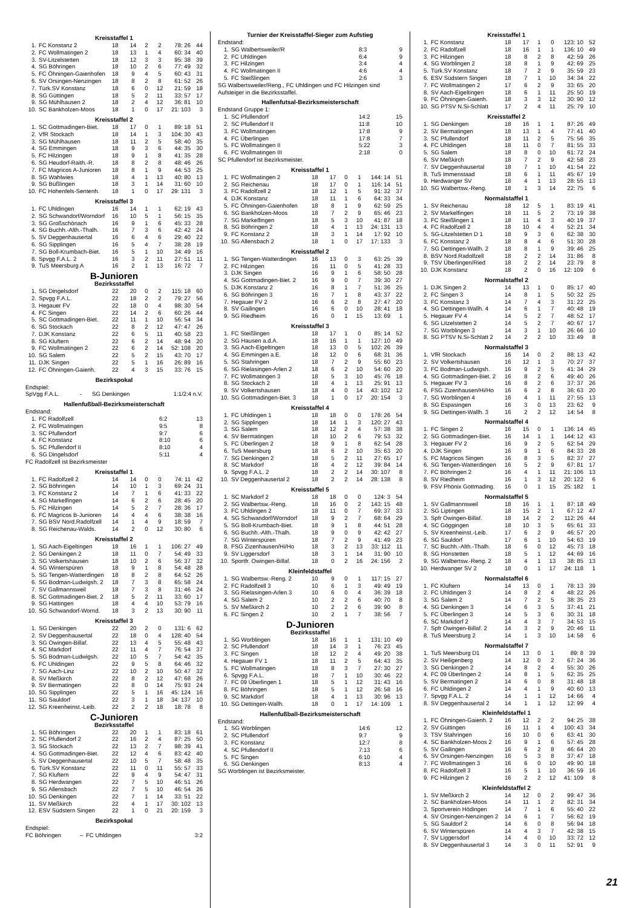Kreisstaffel 1
| 1. | FC Konstanz 2 | 18 | 14 | 2 | 2 | 78: 26 | 44 |
| 2. | FC Wollmatingen 2 | 18 | 13 | 1 | 4 | 60: 34 | 40 |
| 3. | SV-Litzelstetten | 18 | 12 | 3 | 3 | 95: 38 | 39 |
| 4. | SG Böhringen | 18 | 10 | 2 | 6 | 77: 49 | 32 |
| 5. | FC Öhningen-Gaienhofen | 18 | 9 | 4 | 5 | 60: 43 | 31 |
| 6. | SV Orsingen-Nenzingen | 18 | 8 | 2 | 8 | 61: 52 | 26 |
| 7. | Türk.SV Konstanz | 18 | 6 | 0 | 12 | 21: 59 | 18 |
| 8. | SG Güttingen | 18 | 5 | 2 | 11 | 33: 57 | 17 |
| 9. | SG Mühlhausen 2 | 18 | 2 | 4 | 12 | 36: 81 | 10 |
| 10. | SC Bankholzen-Moos | 18 | 1 | 0 | 17 | 21: 103 | 3 |
Kreisstaffel 2
| 1. | SC Gottmadingen-Biet. | 18 | 17 | 0 | 1 | 89: 18 | 51 |
| 2. | VfR Stockach | 18 | 14 | 1 | 3 | 104: 30 | 43 |
| 3. | SG Mühlhausen | 18 | 11 | 2 | 5 | 58: 40 | 35 |
| 4. | SG Emmingen | 18 | 9 | 3 | 6 | 44: 35 | 30 |
| 5. | FC Hilzingen | 18 | 9 | 1 | 8 | 41: 35 | 28 |
| 6. | SG Heudorf-Raith.-R. | 18 | 8 | 2 | 8 | 48: 46 | 26 |
| 7. | FC Magricos A-Junioren | 18 | 8 | 1 | 9 | 44: 53 | 25 |
| 8. | SG Wahlwies | 18 | 4 | 1 | 13 | 40: 80 | 13 |
| 9. | SG Büßlingen | 18 | 3 | 1 | 14 | 31: 60 | 10 |
| 10. | FC Hohenfels-Sentenh. | 18 | 1 | 0 | 17 | 29: 131 | 3 |
Kreisstaffel 3
| 1. | FC Uhldingen | 16 | 14 | 1 | 1 | 62: 19 | 43 |
| 2. | SG Schwandorf/Worndorf | 16 | 10 | 5 | 1 | 56: 15 | 35 |
| 3. | SG Großschönach | 16 | 9 | 1 | 6 | 45: 33 | 28 |
| 4. | SG Buchh.-Alth.-Thalh. | 16 | 7 | 3 | 6 | 42: 42 | 24 |
| 5. | SV Deggenhausertal | 16 | 6 | 4 | 6 | 29: 40 | 22 |
| 6. | SG Sipplingen | 16 | 5 | 4 | 7 | 38: 28 | 19 |
| 7. | SG Boll-Krumbach-Biet. | 16 | 5 | 1 | 10 | 34: 49 | 16 |
| 8. | Spvgg F.A.L. 2 | 16 | 3 | 2 | 11 | 27: 51 | 11 |
| 9. | TuS Meersburg A | 16 | 2 | 1 | 13 | 16: 72 | 7 |
B-Junioren
Bezirksstaffel
| 1. | SG Dingelsdorf | 22 | 20 | 0 | 2 | 115: 18 | 60 |
| 2. | Spvgg F.A.L. | 22 | 18 | 2 | 2 | 79: 27 | 56 |
| 3. | Hegauer FV | 22 | 18 | 0 | 4 | 98: 30 | 54 |
| 4. | FC Singen | 22 | 14 | 2 | 6 | 60: 26 | 44 |
| 5. | SC Gottmadingen-Biet. | 22 | 11 | 1 | 10 | 56: 54 | 34 |
| 6. | SG Stockach | 22 | 8 | 2 | 12 | 47: 47 | 26 |
| 7. | DJK Konstanz | 22 | 6 | 5 | 11 | 40: 58 | 23 |
| 8. | SG Kluftern | 22 | 6 | 2 | 14 | 48: 94 | 20 |
| 9. | FC Wollmatingen 2 | 22 | 6 | 2 | 14 | 52: 108 | 20 |
| 10. | SG Salem | 22 | 5 | 2 | 15 | 43: 70 | 17 |
| 11. | DJK Singen | 22 | 5 | 1 | 16 | 26: 89 | 16 |
| 12. | FC Öhningen-Gaienh. | 22 | 4 | 3 | 15 | 33: 76 | 15 |
Bezirkspokal
Endspiel:
SpVgg F.A.L. - SG Denkingen 1:1/2:4 n.V.
Hallenfußball-Bezirksmeisterschaft
Endstand:
| 1. | FC Radolfzell | 6:2 | 13 |
| 2. | FC Wollmatingen | 9:5 | 8 |
| 3. | SC Pfullendorf | 9:7 | 6 |
| 4. | FC Konstanz | 8:10 | 6 |
| 5. | SC Pfullendorf II | 8:10 | 4 |
| 6. | SG Dingelsdorf | 5:11 | 4 |
FC Radolfzell ist Bezirksmeister
Kreisstaffel 1
| 1. | FC Radolfzell 2 | 14 | 14 | 0 | 0 | 74: 11 | 42 |
| 2. | SG Böhringen | 14 | 10 | 1 | 3 | 69: 24 | 31 |
| 3. | FC Konstanz 2 | 14 | 7 | 1 | 6 | 41: 33 | 22 |
| 4. | SG Markelfingen | 14 | 6 | 2 | 6 | 28: 45 | 20 |
| 5. | FC Hilzingen | 14 | 5 | 2 | 7 | 28: 36 | 17 |
| 6. | FC Magricos B-Junioren | 14 | 4 | 4 | 6 | 38: 38 | 16 |
| 7. | SG BSV Nord.Radolfzell | 14 | 1 | 4 | 9 | 18: 59 | 7 |
| 8. | SG Reichenau-Walds. | 14 | 2 | 0 | 12 | 30: 80 | 6 |
Kreisstaffel 2
| 1. | SG Aach-Eigeltingen | 18 | 16 | 1 | 1 | 106: 27 | 49 |
| 2. | SG Denkingen 2 | 18 | 11 | 0 | 7 | 54: 49 | 33 |
| 3. | SG Volkertshausen | 18 | 10 | 2 | 6 | 56: 37 | 32 |
| 4. | SG Winterspüren | 18 | 9 | 1 | 8 | 54: 48 | 28 |
| 5. | SG Tengen-Watterdingen | 18 | 8 | 2 | 8 | 64: 52 | 26 |
| 6. | SG Bodman-Ludwigsh. 2 | 18 | 7 | 3 | 8 | 65: 58 | 24 |
| 7. | SV Gallmannsweil | 18 | 7 | 3 | 8 | 31: 46 | 24 |
| 8. | SC Gottmadingen-Biet. 2 | 18 | 5 | 2 | 11 | 33: 60 | 17 |
| 9. | SG Hattingen | 18 | 4 | 4 | 10 | 53: 79 | 16 |
| 10. | SG Schwandorf-Wornd. | 18 | 3 | 2 | 13 | 30: 90 | 11 |
Kreisstaffel 3
| 1. | SG Denkingen | 22 | 20 | 2 | 0 | 131: 6 | 62 |
| 2. | SV Deggenhausertal | 22 | 18 | 0 | 4 | 128: 40 | 54 |
| 3. | SG Owingen-Billaf. | 22 | 13 | 4 | 5 | 55: 48 | 43 |
| 4. | SC Markdorf | 22 | 11 | 4 | 7 | 76: 54 | 37 |
| 5. | SG Bodman-Ludwigsh. | 22 | 10 | 5 | 7 | 54: 42 | 35 |
| 6. | FC Uhldingen | 22 | 9 | 5 | 8 | 64: 46 | 32 |
| 7. | SG Aach-Linz | 22 | 10 | 2 | 10 | 50: 47 | 32 |
| 8. | SV Meßkirch | 22 | 8 | 2 | 12 | 47: 68 | 26 |
| 9. | SV Bermatingen | 22 | 8 | 0 | 14 | 75: 93 | 24 |
| 10. | SG Sipplingen | 22 | 5 | 1 | 16 | 45: 124 | 16 |
| 11. | SG Sauldorf | 22 | 3 | 1 | 18 | 34: 137 | 10 |
| 12. | SG Kreenheinst.-Leib. | 22 | 2 | 2 | 18 | 18: 78 | 8 |
C-Junioren
Bezirksstaffel
| 1. | SG Böhringen | 22 | 20 | 1 | 1 | 83: 18 | 61 |
| 2. | SC Pfullendorf 2 | 22 | 16 | 2 | 4 | 87: 25 | 50 |
| 3. | SG Stockach | 22 | 13 | 2 | 7 | 98: 39 | 41 |
| 4. | SG Gottmadingen-Biet. | 22 | 12 | 4 | 6 | 83: 42 | 40 |
| 5. | SV Deggenhausertal | 22 | 10 | 5 | 7 | 58: 48 | 35 |
| 6. | Türk.SV Konstanz | 22 | 11 | 0 | 11 | 55: 57 | 33 |
| 7. | SG Kluftern | 22 | 9 | 4 | 9 | 54: 47 | 31 |
| 8. | SG Herdwangen | 22 | 7 | 5 | 10 | 46: 51 | 26 |
| 9. | SG Allensbach | 22 | 7 | 5 | 10 | 46: 54 | 26 |
| 10. | SG Denkingen | 22 | 7 | 1 | 14 | 33: 51 | 22 |
| 11. | SV Meßkirch | 22 | 4 | 1 | 17 | 30: 102 | 13 |
| 12. | ESV Südstern Singen | 22 | 1 | 0 | 21 | 20: 159 | 3 |
Bezirkspokal
Endspiel:
FC Böhringen – FC Uhldingen 3:2
Turnier der Kreisstaffel-Sieger zum Aufstieg
Endstand:
| 1. | SG Walbertsweiler/R | 8:3 | 9 |
| 2. | FC Uhldingen | 6:4 | 9 |
| 3. | FC Hilzingen | 3:4 | 4 |
| 4. | FC Wollmatingen II | 4:6 | 4 |
| 5. | FC Steißlingen | 2:6 | 3 |
SG Walbertsweiler/Reng., FC Uhldingen und FC Hilzingen sind Aufsteiger in die Bezirksstaffel.
Hallenfutsal-Bezirksmeisterschaft
Endstand Gruppe 1:
| 1. | SC Pfullendorf | 14:2 | 15 |
| 2. | SC Pfullendorf II | 11:8 | 10 |
| 3. | FC Wollmatingen | 17:8 | 9 |
| 4. | FC Überlingen | 17:8 | 7 |
| 5. | FC Wollmatingen II | 5:22 | 3 |
| 6. | FC Wollmatingen III | 2:18 | 0 |
SC Pfullendorf ist Bezirksmeister.
Kreisstaffel 1
| 1. | FC Wollmatingen 2 | 18 | 17 | 0 | 1 | 144: 14 | 51 |
| 2. | SG Reichenau | 18 | 17 | 0 | 1 | 116: 14 | 51 |
| 3. | FC Radolfzell 2 | 18 | 12 | 1 | 5 | 91: 32 | 37 |
| 4. | DJK Konstanz | 18 | 11 | 1 | 6 | 64: 33 | 34 |
| 5. | FC Öhningen-Gaienhofen | 18 | 8 | 1 | 9 | 62: 59 | 25 |
| 6. | SG Bankholzen-Moos | 18 | 7 | 2 | 9 | 65: 46 | 23 |
| 7. | SG Markelfingen | 18 | 5 | 3 | 10 | 41: 87 | 18 |
| 8. | SG Böhringen 2 | 18 | 4 | 1 | 13 | 24: 131 | 13 |
| 9. | FC Konstanz 2 | 18 | 3 | 1 | 14 | 17: 92 | 10 |
| 10. | SG Allensbach 2 | 18 | 1 | 0 | 17 | 17: 133 | 3 |
Kreisstaffel 2
| 1. | SG Tengen-Watterdingen | 16 | 13 | 0 | 3 | 63: 25 | 39 |
| 2. | FC Hilzingen | 16 | 11 | 0 | 5 | 41: 28 | 33 |
| 3. | DJK Singen | 16 | 9 | 1 | 6 | 58: 50 | 28 |
| 4. | SG Gottmadingen-Biet. 2 | 16 | 9 | 0 | 7 | 39: 30 | 27 |
| 5. | DJK Konstanz 2 | 16 | 8 | 1 | 7 | 51: 36 | 25 |
| 6. | SG Böhringen 3 | 16 | 7 | 1 | 8 | 43: 37 | 22 |
| 7. | Hegauer FV 2 | 16 | 6 | 2 | 8 | 27: 47 | 20 |
| 8. | SV Gailingen | 16 | 6 | 0 | 10 | 28: 41 | 18 |
| 9. | SG Riedheim | 16 | 0 | 1 | 15 | 13: 69 | 1 |
Kreisstaffel 3
| 1. | FC Steißlingen | 18 | 17 | 1 | 0 | 85: 14 | 52 |
| 2. | SG Hausen a.d.A. | 18 | 16 | 1 | 1 | 127: 10 | 49 |
| 3. | SG Aach-Eigeltingen | 18 | 13 | 0 | 5 | 102: 26 | 39 |
| 4. | SG Emmingen a.E. | 18 | 12 | 0 | 6 | 68: 31 | 36 |
| 5. | SG Stahringen | 18 | 7 | 2 | 9 | 55: 60 | 23 |
| 6. | SG Rielasingen-Arlen 2 | 18 | 6 | 2 | 10 | 54: 60 | 20 |
| 7. | FC Wollmatingen 3 | 18 | 5 | 3 | 10 | 45: 76 | 18 |
| 8. | SG Stockach 2 | 18 | 4 | 1 | 13 | 25: 91 | 13 |
| 9. | SV Volkertshausen | 18 | 4 | 0 | 14 | 43: 102 | 12 |
| 10. | SG Gottmadingen-Biet. 3 | 18 | 1 | 0 | 17 | 20: 154 | 3 |
Kreisstaffel 4
| 1. | FC Uhldingen 1 | 18 | 18 | 0 | 0 | 178: 26 | 54 |
| 2. | SG Sipplingen | 18 | 14 | 1 | 3 | 120: 27 | 43 |
| 3. | SG Salem | 18 | 12 | 2 | 4 | 57: 38 | 38 |
| 4. | SV Bermatingen | 18 | 10 | 2 | 6 | 79: 53 | 32 |
| 5. | FC Überlingen 2 | 18 | 9 | 1 | 8 | 62: 54 | 28 |
| 6. | TuS Meersburg | 18 | 6 | 2 | 10 | 35: 63 | 20 |
| 7. | SG Denkingen 2 | 18 | 5 | 2 | 11 | 27: 65 | 17 |
| 8. | SC Markdorf | 18 | 4 | 2 | 12 | 39: 84 | 14 |
| 9. | Spvgg F.A.L. 2 | 18 | 2 | 2 | 14 | 30: 107 | 8 |
| 10. | SV Deggenhausertal 2 | 18 | 2 | 2 | 14 | 28: 138 | 8 |
Kreisstaffel 5
| 1. | SC Markdorf 2 | 18 | 18 | 0 | 0 | 124: 3 | 54 |
| 2. | SG Walbertsw.-Reng. | 18 | 16 | 0 | 2 | 143: 15 | 48 |
| 3. | FC Uhldingen 2 | 18 | 11 | 0 | 7 | 69: 37 | 33 |
| 4. | SG Schwandorf/Worndorf | 18 | 9 | 2 | 7 | 68: 64 | 29 |
| 5. | SG Boll-Krumbach-Biet. | 18 | 9 | 1 | 8 | 44: 51 | 28 |
| 6. | SG Buchh.-Alth.-Thalh. | 18 | 9 | 0 | 9 | 42: 42 | 27 |
| 7. | SG Winterspüren | 18 | 7 | 2 | 9 | 41: 49 | 23 |
| 8. | FSG Zizenhausen/Hi/Ho | 18 | 3 | 2 | 13 | 33: 112 | 11 |
| 9. | SV Liggersdorf | 18 | 3 | 1 | 14 | 31: 90 | 10 |
| 10. | Sportfr. Owingen-Billaf. | 18 | 0 | 2 | 16 | 24: 156 | 2 |
Kleinfeldstaffel
| 1. | SG Walbertsw.-Reng. 2 | 10 | 9 | 0 | 1 | 117: 15 | 27 |
| 2. | FC Radolfzell 3 | 10 | 6 | 1 | 3 | 49: 49 | 19 |
| 3. | SG Rielasingen-Arlen 3 | 10 | 6 | 0 | 4 | 36: 39 | 18 |
| 4. | SG Salem 2 | 10 | 2 | 2 | 6 | 40: 70 | 8 |
| 5. | SV Meßkirch 2 | 10 | 2 | 2 | 6 | 39: 90 | 8 |
| 6. | FC Singen 2 | 10 | 2 | 1 | 7 | 38: 56 | 7 |
D-Junioren
Bezirksstaffel
| 1. | SG Worblingen | 18 | 16 | 1 | 1 | 131: 10 | 49 |
| 2. | SC Pfullendorf | 18 | 14 | 3 | 1 | 76: 23 | 45 |
| 3. | FC Singen | 18 | 12 | 2 | 4 | 49: 20 | 38 |
| 4. | Hegauer FV 1 | 18 | 11 | 2 | 5 | 64: 43 | 35 |
| 5. | FC Wollmatingen | 18 | 8 | 3 | 7 | 27: 30 | 27 |
| 6. | Spvgg F.A.L. | 18 | 7 | 1 | 10 | 30: 46 | 22 |
| 7. | FC 09 Überlingen 1 | 18 | 5 | 1 | 12 | 31: 43 | 16 |
| 8. | FC Böhringen | 18 | 5 | 1 | 12 | 26: 58 | 16 |
| 9. | SC Markdorf | 18 | 4 | 1 | 13 | 30: 96 | 13 |
| 10. | SG Dettingen-Wallh. | 18 | 0 | 1 | 17 | 14: 109 | 1 |
Hallenfußball-Bezirksmeisterschaft
Endstand:
| 1. | SG Worblingen | 14:6 | 12 |
| 2. | SC Pfullendorf | 9:7 | 9 |
| 3. | FC Konstanz | 12:7 | 8 |
| 4. | SC Pfullendorf II | 7:13 | 6 |
| 5. | FC Singen | 6:10 | 4 |
| 6. | SG Denkingen | 8:13 | 4 |
SG Worblingen ist Bezirksmeister.
Kreisstaffel 1
| 1. | FC Konstanz | 18 | 17 | 1 | 0 | 123: 10 | 52 |
| 2. | FC Radolfzell | 18 | 16 | 1 | 1 | 136: 10 | 49 |
| 3. | FC Hilzingen | 18 | 8 | 2 | 8 | 42: 59 | 26 |
| 4. | SG Worblingen 2 | 18 | 8 | 1 | 9 | 42: 69 | 25 |
| 5. | Türk.SV Konstanz | 18 | 7 | 2 | 9 | 35: 59 | 23 |
| 6. | ESV Südstern Singen | 18 | 7 | 1 | 10 | 34: 34 | 22 |
| 7. | FC Wollmatingen 2 | 17 | 6 | 2 | 9 | 33: 65 | 20 |
| 8. | SV Aach-Eigeltingen | 18 | 6 | 1 | 11 | 25: 50 | 19 |
| 9. | FC Öhningen-Gaienh. | 18 | 3 | 3 | 12 | 30: 90 | 12 |
| 10. | SG PTSV N.Si-Schlatt | 17 | 2 | 4 | 11 | 25: 79 | 10 |
Kreisstaffel 2
| 1. | SG Denkingen | 18 | 16 | 1 | 1 | 87: 26 | 49 |
| 2. | SV Bermatingen | 18 | 13 | 1 | 4 | 77: 41 | 40 |
| 3. | SC Pfullendorf | 18 | 11 | 2 | 5 | 75: 56 | 35 |
| 4. | FC Uhldingen | 18 | 11 | 0 | 7 | 81: 55 | 33 |
| 5. | SG Salem | 18 | 8 | 0 | 10 | 61: 72 | 24 |
| 6. | SV Meßkirch | 18 | 7 | 2 | 9 | 42: 58 | 23 |
| 7. | SV Deggenhausertal | 18 | 7 | 1 | 10 | 41: 54 | 22 |
| 8. | TuS Immenstaad | 18 | 6 | 1 | 11 | 45: 67 | 19 |
| 9. | Herdwanger SV | 18 | 4 | 1 | 13 | 28: 55 | 13 |
| 10. | SG Walbertsw.-Reng. | 18 | 1 | 3 | 14 | 22: 75 | 6 |
Normalstaffel 1
| 1. | SV Reichenau | 18 | 12 | 5 | 1 | 83: 19 | 41 |
| 2. | SV Markelfingen | 18 | 11 | 5 | 2 | 73: 19 | 38 |
| 3. | FC Steißlingen 1 | 18 | 11 | 4 | 3 | 40: 19 | 37 |
| 4. | FC Radolfzell 2 | 18 | 10 | 4 | 4 | 52: 21 | 34 |
| 5. | SG-Litzelstetten D 1 | 18 | 9 | 3 | 6 | 62: 38 | 30 |
| 6. | FC Konstanz 2 | 18 | 8 | 4 | 6 | 51: 30 | 28 |
| 7. | SG Dettingen-Wallh. 2 | 18 | 8 | 1 | 9 | 39: 46 | 25 |
| 8. | BSV Nord.Radolfzell | 18 | 2 | 2 | 14 | 31: 86 | 8 |
| 9. | TSV Überlingen/Ried | 18 | 2 | 2 | 14 | 23: 79 | 8 |
| 10. | DJK Konstanz | 18 | 2 | 0 | 16 | 12: 109 | 6 |
Normalstaffel 2
| 1. | DJK Singen 2 | 14 | 13 | 1 | 0 | 85: 17 | 40 |
| 2. | FC Singen 3 | 14 | 8 | 1 | 5 | 50: 32 | 25 |
| 3. | FC Konstanz 3 | 14 | 7 | 4 | 3 | 31: 22 | 25 |
| 4. | SG Dettingen-Wallh. 4 | 14 | 6 | 1 | 7 | 40: 48 | 19 |
| 5. | Hegauer FV 4 | 14 | 5 | 2 | 7 | 48: 52 | 17 |
| 6. | SG Litzelstetten 2 | 14 | 5 | 2 | 7 | 40: 67 | 17 |
| 7. | SG Worblingen 3 | 14 | 3 | 1 | 10 | 26: 66 | 10 |
| 8. | SG PTSV N.Si-Schlatt 2 | 14 | 2 | 2 | 10 | 33: 49 | 8 |
Normalstaffel 3
| 1. | VfR Stockach | 16 | 14 | 0 | 2 | 88: 13 | 42 |
| 2. | SV Volkertshausen | 16 | 12 | 1 | 3 | 70: 27 | 37 |
| 3. | FC Bodman-Ludwigsh. | 16 | 9 | 2 | 5 | 41: 34 | 29 |
| 4. | SG Gottmadingen-Biet. 2 | 16 | 8 | 2 | 6 | 49: 40 | 26 |
| 5. | Hegauer FV 3 | 16 | 8 | 2 | 6 | 37: 37 | 26 |
| 6. | FSG Zizenhausen/Hi/Ho | 16 | 6 | 2 | 8 | 36: 63 | 20 |
| 7. | SG Worblingen 4 | 16 | 4 | 1 | 11 | 27: 55 | 13 |
| 8. | SG Espasingen | 16 | 3 | 0 | 13 | 23: 62 | 9 |
| 9. | SG Dettingen-Wallh. 3 | 16 | 2 | 2 | 12 | 14: 54 | 8 |
Normalstaffel 4
| 1. | FC Singen 2 | 16 | 15 | 0 | 1 | 136: 14 | 45 |
| 2. | SG Gottmadingen-Biet. | 16 | 14 | 1 | 1 | 144: 12 | 43 |
| 3. | Hegauer FV 2 | 16 | 9 | 2 | 5 | 62: 54 | 29 |
| 4. | DJK Singen | 16 | 9 | 1 | 6 | 84: 33 | 28 |
| 5. | FC Magricos Singen | 16 | 8 | 3 | 5 | 82: 37 | 27 |
| 6. | SG Tengen-Watterdingen | 16 | 5 | 2 | 9 | 67: 81 | 17 |
| 7. | FC Böhringen 2 | 16 | 4 | 1 | 11 | 21: 106 | 13 |
| 8. | SV Riedheim | 16 | 1 | 3 | 12 | 20: 122 | 6 |
| 9. | FSV Phönix Gottmading. | 16 | 0 | 1 | 15 | 25: 182 | 1 |
Normalstaffel 5
| 1. | SV Gallmannsweil | 18 | 16 | 1 | 1 | 87: 18 | 49 |
| 2. | SG Liptingen | 18 | 15 | 2 | 1 | 67: 12 | 47 |
| 3. | Spfr Owingen-Billaf. | 18 | 14 | 2 | 2 | 112: 26 | 44 |
| 4. | SC Göggingen | 18 | 10 | 3 | 5 | 65: 61 | 33 |
| 5. | SV Kreenheinst.-Leib. | 17 | 6 | 2 | 9 | 46: 57 | 20 |
| 6. | SG Sauldorf | 17 | 6 | 1 | 10 | 54: 63 | 19 |
| 7. | SC Buchh.-Alth.-Thalh. | 18 | 6 | 0 | 12 | 45: 73 | 18 |
| 8. | SG Honstetten | 18 | 5 | 1 | 12 | 44: 69 | 16 |
| 9. | SG Walbertsw.-Reng. 2 | 18 | 4 | 1 | 13 | 38: 85 | 13 |
| 10. | Herdwanger SV 2 | 18 | 0 | 1 | 17 | 24: 118 | 1 |
Normalstaffel 6
| 1. | FC Kluftern | 14 | 13 | 0 | 1 | 78: 13 | 39 |
| 2. | FC Uhldingen 3 | 14 | 8 | 2 | 4 | 48: 22 | 26 |
| 3. | SG Salem 2 | 14 | 7 | 2 | 5 | 38: 35 | 23 |
| 4. | SG Denkingen 3 | 14 | 6 | 3 | 5 | 37: 41 | 21 |
| 5. | FC Überlingen 3 | 14 | 5 | 3 | 6 | 30: 31 | 18 |
| 6. | SC Markdorf 2 | 14 | 4 | 3 | 7 | 34: 53 | 15 |
| 7. | Spfr Owingen-Billaf. 2 | 14 | 3 | 2 | 9 | 20: 46 | 11 |
| 8. | TuS Meersburg 2 | 14 | 1 | 3 | 10 | 14: 58 | 6 |
Normalstaffel 7
| 1. | TuS Meersburg D1 | 14 | 13 | 0 | 1 | 89: 8 | 39 |
| 2. | SV Heiligenberg | 14 | 12 | 0 | 2 | 67: 24 | 36 |
| 3. | SG Denkingen 2 | 14 | 8 | 2 | 4 | 55: 30 | 26 |
| 4. | FC 09 Überlingen 2 | 14 | 8 | 1 | 5 | 62: 35 | 25 |
| 5. | SV Bermatingen 2 | 14 | 6 | 0 | 8 | 31: 48 | 18 |
| 6. | FC Uhldingen 2 | 14 | 4 | 1 | 9 | 40: 60 | 13 |
| 7. | Spvgg F.A.L. 2 | 14 | 1 | 1 | 12 | 14: 66 | 4 |
| 8. | SV Deggenhausertal 2 | 14 | 1 | 1 | 12 | 12: 99 | 4 |
Kleinfeldstaffel 1
| 1. | FC Öhningen-Gaienh. 2 | 16 | 12 | 2 | 2 | 94: 25 | 38 |
| 2. | SV Güttingen | 16 | 11 | 1 | 4 | 100: 43 | 34 |
| 3. | TSV Stahringen | 16 | 10 | 0 | 6 | 63: 41 | 30 |
| 4. | SC Bankholzen-Moos 2 | 16 | 9 | 1 | 6 | 57: 45 | 28 |
| 5. | SV Gailingen | 16 | 6 | 2 | 8 | 46: 64 | 20 |
| 6. | SV Orsingen-Nenzingen | 16 | 5 | 3 | 8 | 37: 47 | 18 |
| 7. | FC Wollmatingen 3 | 16 | 6 | 0 | 10 | 49: 90 | 18 |
| 8. | FC Radolfzell 3 | 16 | 5 | 1 | 10 | 36: 59 | 16 |
| 9. | FC Hilzingen 2 | 16 | 2 | 2 | 12 | 41: 109 | 8 |
Kleinfeldstaffel 2
| 1. | SV Meßkirch 2 | 14 | 12 | 0 | 2 | 99: 47 | 36 |
| 2. | SC Bankholzen-Moos | 14 | 11 | 1 | 2 | 82: 31 | 34 |
| 3. | Sportverein Hödingen | 14 | 7 | 1 | 6 | 55: 40 | 22 |
| 4. | SV Orsingen-Nenzingen 2 | 14 | 6 | 1 | 7 | 56: 62 | 19 |
| 5. | SG Sauldorf 2 | 14 | 6 | 0 | 8 | 56: 94 | 18 |
| 6. | SV Winterspüren | 14 | 4 | 3 | 7 | 42: 38 | 15 |
| 7. | SV Liggersdorf | 14 | 4 | 0 | 10 | 33: 72 | 12 |
| 8. | SV Deggenhausertal 3 | 14 | 3 | 0 | 11 | 52: 91 | 9 |
21